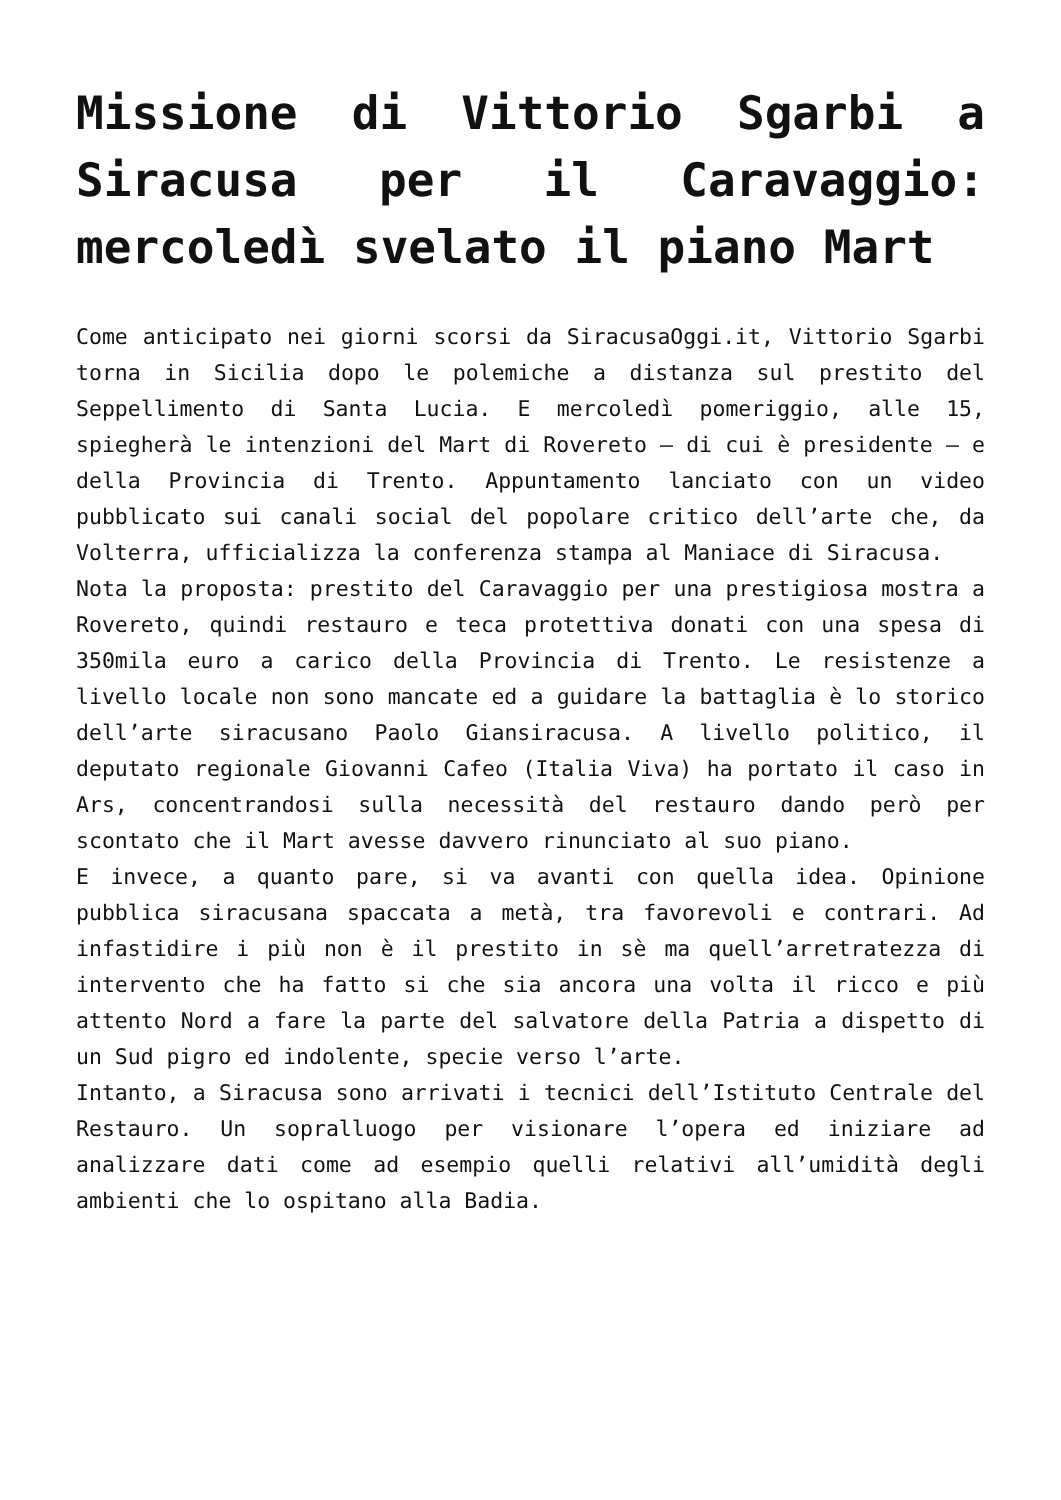Missione di Vittorio Sgarbi a Siracusa per il Caravaggio: mercoledì svelato il piano Mart
Come anticipato nei giorni scorsi da SiracusaOggi.it, Vittorio Sgarbi torna in Sicilia dopo le polemiche a distanza sul prestito del Seppellimento di Santa Lucia. E mercoledì pomeriggio, alle 15, spiegherà le intenzioni del Mart di Rovereto – di cui è presidente – e della Provincia di Trento. Appuntamento lanciato con un video pubblicato sui canali social del popolare critico dell’arte che, da Volterra, ufficializza la conferenza stampa al Maniace di Siracusa.
Nota la proposta: prestito del Caravaggio per una prestigiosa mostra a Rovereto, quindi restauro e teca protettiva donati con una spesa di 350mila euro a carico della Provincia di Trento. Le resistenze a livello locale non sono mancate ed a guidare la battaglia è lo storico dell’arte siracusano Paolo Giansiracusa. A livello politico, il deputato regionale Giovanni Cafeo (Italia Viva) ha portato il caso in Ars, concentrandosi sulla necessità del restauro dando però per scontato che il Mart avesse davvero rinunciato al suo piano.
E invece, a quanto pare, si va avanti con quella idea. Opinione pubblica siracusana spaccata a metà, tra favorevoli e contrari. Ad infastidire i più non è il prestito in sè ma quell’arretratezza di intervento che ha fatto si che sia ancora una volta il ricco e più attento Nord a fare la parte del salvatore della Patria a dispetto di un Sud pigro ed indolente, specie verso l’arte.
Intanto, a Siracusa sono arrivati i tecnici dell’Istituto Centrale del Restauro. Un sopralluogo per visionare l’opera ed iniziare ad analizzare dati come ad esempio quelli relativi all’umidità degli ambienti che lo ospitano alla Badia.